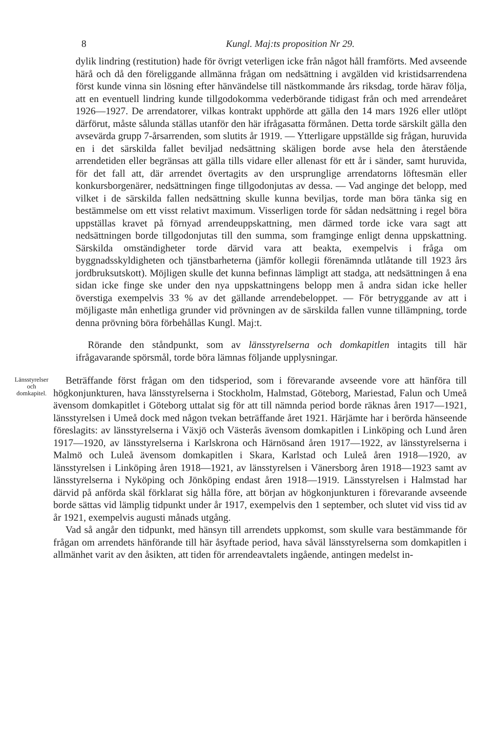8 Kungl. Maj:ts proposition Nr 29.
dylik lindring (restitution) hade för övrigt veterligen icke från något håll framförts. Med avseende härå och då den föreliggande allmänna frågan om nedsättning i avgälden vid kristidsarrendena först kunde vinna sin lösning efter hänvändelse till nästkommande års riksdag, torde härav följa, att en eventuell lindring kunde tillgodokomma vederbörande tidigast från och med arrendeåret 1926—1927. De arrendatorer, vilkas kontrakt upphörde att gälla den 14 mars 1926 eller utlöpt därförut, måste sålunda ställas utanför den här ifrågasatta förmånen. Detta torde särskilt gälla den avsevärda grupp 7-årsarrenden, som slutits år 1919. — Ytterligare uppställde sig frågan, huruvida en i det särskilda fallet beviljad nedsättning skäligen borde avse hela den återstående arrendetiden eller begränsas att gälla tills vidare eller allenast för ett år i sänder, samt huruvida, för det fall att, där arrendet övertagits av den ursprunglige arrendatorns löftesmän eller konkursborgenärer, nedsättningen finge tillgodonjutas av dessa. — Vad anginge det belopp, med vilket i de särskilda fallen nedsättning skulle kunna beviljas, torde man böra tänka sig en bestämmelse om ett visst relativt maximum. Visserligen torde för sådan nedsättning i regel böra uppställas kravet på förnyad arrendeuppskattning, men därmed torde icke vara sagt att nedsättningen borde tillgodonjutas till den summa, som framginge enligt denna uppskattning. Särskilda omständigheter torde därvid vara att beakta, exempelvis i fråga om byggnadsskyldigheten och tjänstbarheterna (jämför kollegii förenämnda utlåtande till 1923 års jordbruksutskott). Möjligen skulle det kunna befinnas lämpligt att stadga, att nedsättningen å ena sidan icke finge ske under den nya uppskattningens belopp men å andra sidan icke heller överstiga exempelvis 33 % av det gällande arrendebeloppet. — För betryggande av att i möjligaste mån enhetliga grunder vid prövningen av de särskilda fallen vunne tillämpning, torde denna prövning böra förbehållas Kungl. Maj:t.
Rörande den ståndpunkt, som av länsstyrelserna och domkapitlen intagits till här ifrågavarande spörsmål, torde böra lämnas följande upplysningar.
Länsstyrelser och domkapitel.
Beträffande först frågan om den tidsperiod, som i förevarande avseende vore att hänföra till högkonjunkturen, hava länsstyrelserna i Stockholm, Halmstad, Göteborg, Mariestad, Falun och Umeå ävensom domkapitlet i Göteborg uttalat sig för att till nämnda period borde räknas åren 1917—1921, länsstyrelsen i Umeå dock med någon tvekan beträffande året 1921. Härjämte har i berörda hänseende föreslagits: av länsstyrelserna i Växjö och Västerås ävensom domkapitlen i Linköping och Lund åren 1917—1920, av länsstyrelserna i Karlskrona och Härnösand åren 1917—1922, av länsstyrelserna i Malmö och Luleå ävensom domkapitlen i Skara, Karlstad och Luleå åren 1918—1920, av länsstyrelsen i Linköping åren 1918—1921, av länsstyrelsen i Vänersborg åren 1918—1923 samt av länsstyrelserna i Nyköping och Jönköping endast åren 1918—1919. Länsstyrelsen i Halmstad har därvid på anförda skäl förklarat sig hålla före, att början av högkonjunkturen i förevarande avseende borde sättas vid lämplig tidpunkt under år 1917, exempelvis den 1 september, och slutet vid viss tid av år 1921, exempelvis augusti månads utgång.
Vad så angår den tidpunkt, med hänsyn till arrendets uppkomst, som skulle vara bestämmande för frågan om arrendets hänförande till här åsyftade period, hava såväl länsstyrelserna som domkapitlen i allmänhet varit av den åsikten, att tiden för arrendeavtalets ingående, antingen medelst in-